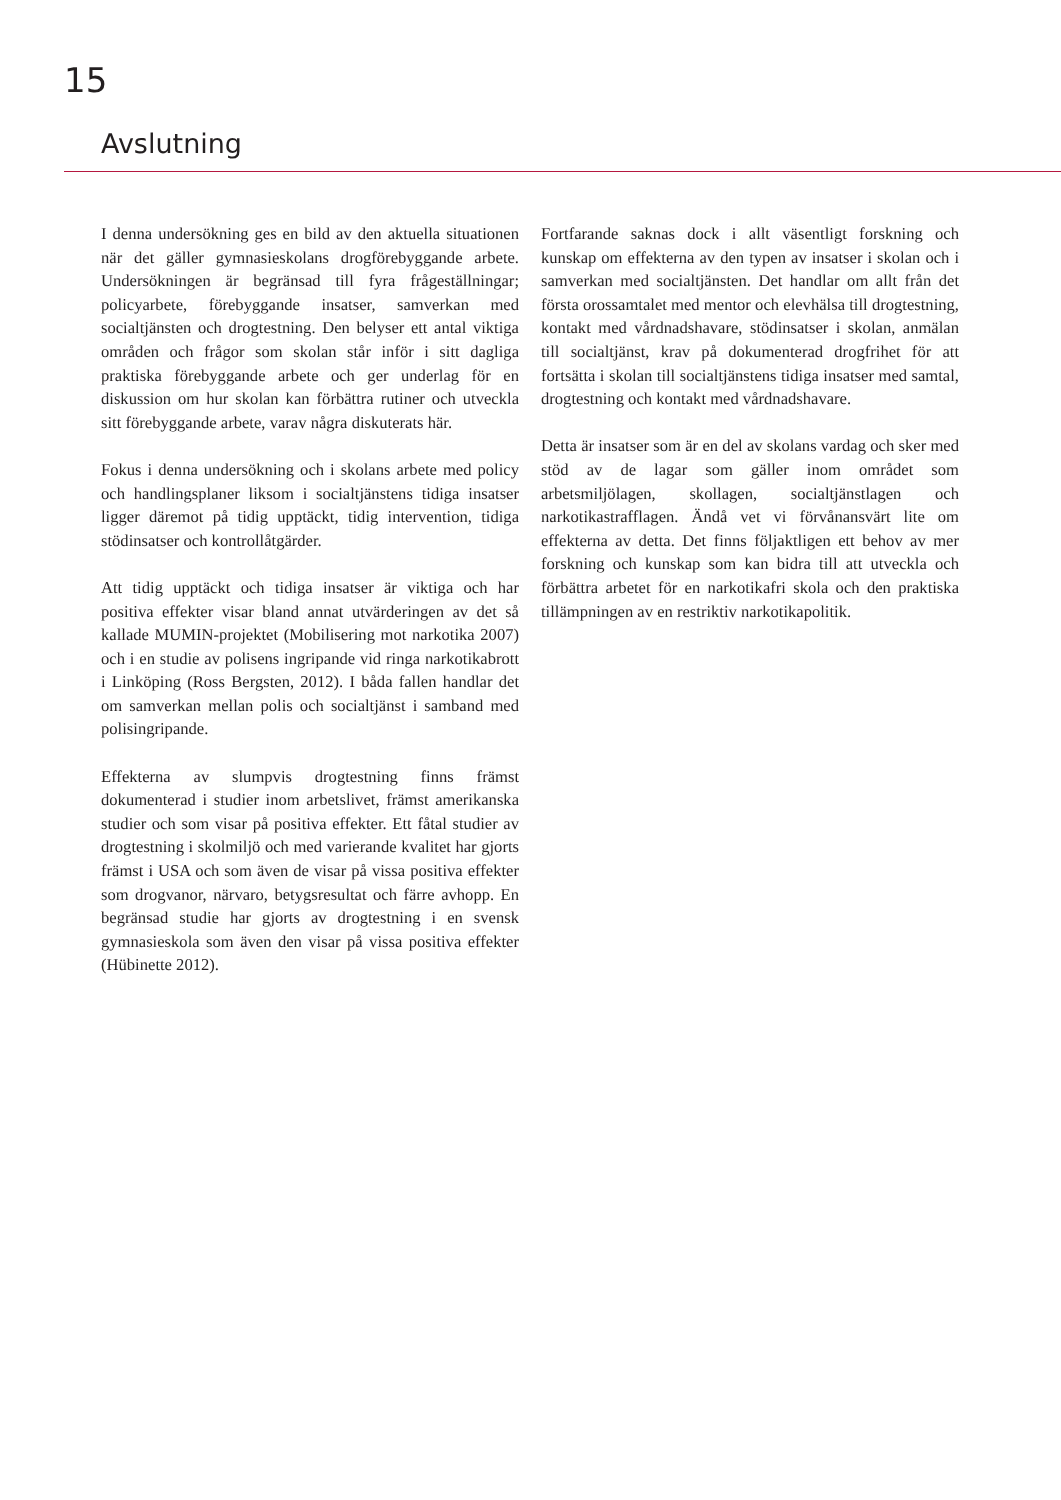15
Avslutning
I denna undersökning ges en bild av den aktuella situationen när det gäller gymnasieskolans drogförebyggande arbete. Undersökningen är begränsad till fyra frågeställningar; policyarbete, förebyggande insatser, samverkan med socialtjänsten och drogtestning. Den belyser ett antal viktiga områden och frågor som skolan står inför i sitt dagliga praktiska förebyggande arbete och ger underlag för en diskussion om hur skolan kan förbättra rutiner och utveckla sitt förebyggande arbete, varav några diskuterats här.
Fokus i denna undersökning och i skolans arbete med policy och handlingsplaner liksom i socialtjänstens tidiga insatser ligger däremot på tidig upptäckt, tidig intervention, tidiga stödinsatser och kontrollåtgärder.
Att tidig upptäckt och tidiga insatser är viktiga och har positiva effekter visar bland annat utvärderingen av det så kallade MUMIN-projektet (Mobilisering mot narkotika 2007) och i en studie av polisens ingripande vid ringa narkotikabrott i Linköping (Ross Bergsten, 2012). I båda fallen handlar det om samverkan mellan polis och socialtjänst i samband med polisingripande.
Effekterna av slumpvis drogtestning finns främst dokumenterad i studier inom arbetslivet, främst amerikanska studier och som visar på positiva effekter. Ett fåtal studier av drogtestning i skolmiljö och med varierande kvalitet har gjorts främst i USA och som även de visar på vissa positiva effekter som drogvanor, närvaro, betygsresultat och färre avhopp. En begränsad studie har gjorts av drogtestning i en svensk gymnasieskola som även den visar på vissa positiva effekter (Hübinette 2012).
Fortfarande saknas dock i allt väsentligt forskning och kunskap om effekterna av den typen av insatser i skolan och i samverkan med socialtjänsten. Det handlar om allt från det första orossamtalet med mentor och elevhälsa till drogtestning, kontakt med vårdnadshavare, stödinsatser i skolan, anmälan till socialtjänst, krav på dokumenterad drogfrihet för att fortsätta i skolan till socialtjänstens tidiga insatser med samtal, drogtestning och kontakt med vårdnadshavare.
Detta är insatser som är en del av skolans vardag och sker med stöd av de lagar som gäller inom området som arbetsmiljölagen, skollagen, socialtjänstlagen och narkotikastrafflagen. Ändå vet vi förvånansvärt lite om effekterna av detta. Det finns följaktligen ett behov av mer forskning och kunskap som kan bidra till att utveckla och förbättra arbetet för en narkotikafri skola och den praktiska tillämpningen av en restriktiv narkotikapolitik.